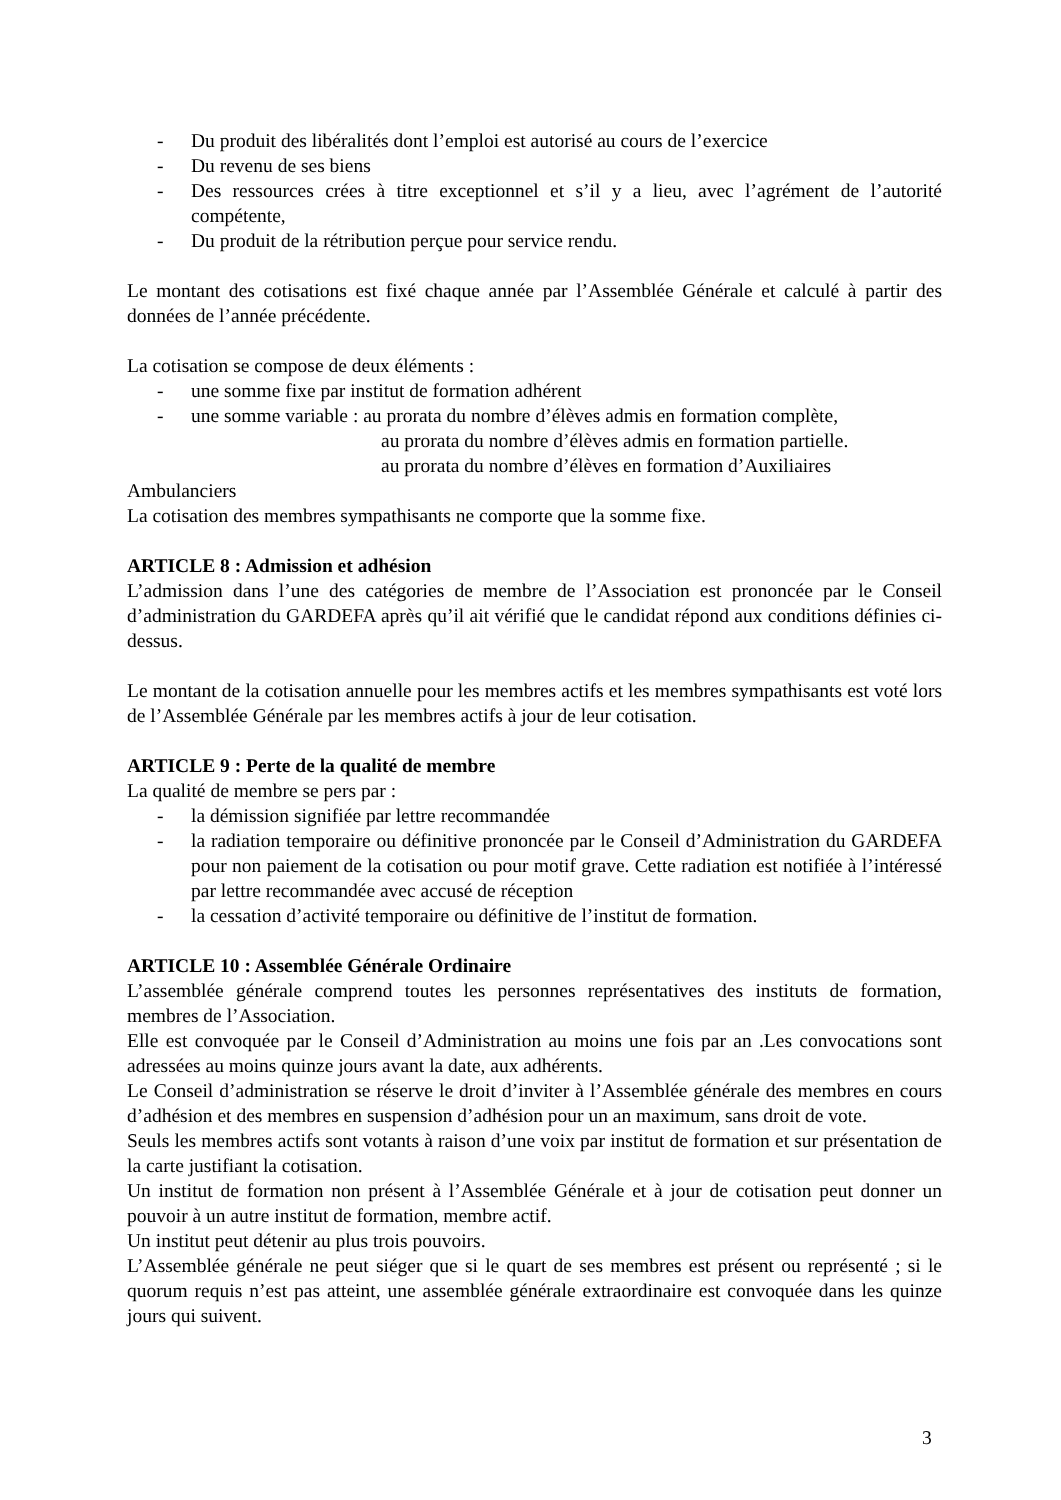- Du produit des libéralités dont l’emploi est autorisé au cours de l’exercice
- Du revenu de ses biens
- Des ressources crées à titre exceptionnel et s’il y a lieu, avec l’agrément de l’autorité compétente,
- Du produit de la rétribution perçue pour service rendu.
Le montant des cotisations est fixé chaque année par l’Assemblée Générale et calculé à partir des données de l’année précédente.
La cotisation se compose de deux éléments :
- une somme fixe par institut de formation adhérent
- une somme variable : au prorata du nombre d’élèves admis en formation complète,
au prorata du nombre d’élèves admis en formation partielle.
au prorata du nombre d’élèves en formation d’Auxiliaires
Ambulanciers
La cotisation des membres sympathisants ne comporte que la somme fixe.
ARTICLE 8 : Admission et adhésion
L’admission dans l’une des catégories de membre de l’Association est prononcée par le Conseil d’administration du GARDEFA après qu’il ait vérifié que le candidat répond aux conditions définies ci- dessus.
Le montant de la cotisation annuelle pour les membres actifs et les membres sympathisants est voté lors de l’Assemblée Générale par les membres actifs à jour de leur cotisation.
ARTICLE 9 : Perte de la qualité de membre
La qualité de membre se pers par :
- la démission signifiée par lettre recommandée
- la radiation temporaire ou définitive prononcée par le Conseil d’Administration du GARDEFA pour non paiement de la cotisation ou pour motif grave. Cette radiation est notifiée à l’intéressé par lettre recommandée avec accusé de réception
- la cessation d’activité temporaire ou définitive de l’institut de formation.
ARTICLE 10 : Assemblée Générale Ordinaire
L’assemblée générale comprend toutes les personnes représentatives des instituts de formation, membres de l’Association.
Elle est convoquée par le Conseil d’Administration au moins une fois par an .Les convocations sont adressées au moins quinze jours avant la date, aux adhérents.
Le Conseil d’administration se réserve le droit d’inviter à l’Assemblée générale des membres en cours d’adhésion et des membres en suspension d’adhésion pour un an maximum, sans droit de vote.
Seuls les membres actifs sont votants à raison d’une voix par institut de formation et sur présentation de la carte justifiant la cotisation.
Un institut de formation non présent à l’Assemblée Générale et à jour de cotisation peut donner un pouvoir à un autre institut de formation, membre actif.
Un institut peut détenir au plus trois pouvoirs.
L’Assemblée générale ne peut siéger que si le quart de ses membres est présent ou représenté ; si le quorum requis n’est pas atteint, une assemblée générale extraordinaire est convoquée dans les quinze jours qui suivent.
3